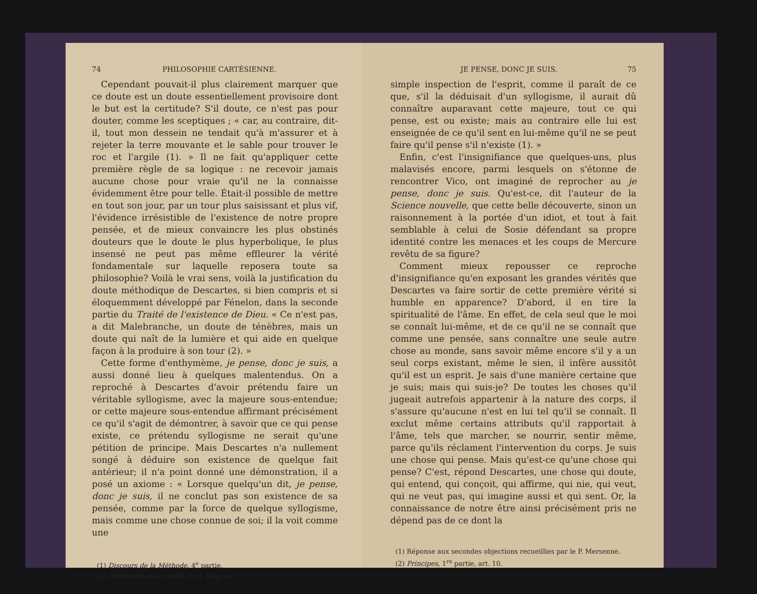74 PHILOSOPHIE CARTÉSIENNE.
Cependant pouvait-il plus clairement marquer que ce doute est un doute essentiellement provisoire dont le but est la certitude? S'il doute, ce n'est pas pour douter, comme les sceptiques ; « car, au contraire, dit-il, tout mon dessein ne tendait qu'à m'assurer et à rejeter la terre mouvante et le sable pour trouver le roc et l'argile (1). » Il ne fait qu'appliquer cette première règle de sa logique : ne recevoir jamais aucune chose pour vraie qu'il ne la connaisse évidemment être pour telle. Était-il possible de mettre en tout son jour, par un tour plus saisissant et plus vif, l'évidence irrésistible de l'existence de notre propre pensée, et de mieux convaincre les plus obstinés douteurs que le doute le plus hyperbolique, le plus insensé ne peut pas même effleurer la vérité fondamentale sur laquelle reposera toute sa philosophie? Voilà le vrai sens, voilà la justification du doute méthodique de Descartes, si bien compris et si éloquemment développé par Fénelon, dans la seconde partie du Traité de l'existence de Dieu. « Ce n'est pas, a dit Malebranche, un doute de ténèbres, mais un doute qui naît de la lumière et qui aide en quelque façon à la produire à son tour (2). »
Cette forme d'enthymème, je pense, donc je suis, a aussi donné lieu à quelques malentendus. On a reproché à Descartes d'avoir prétendu faire un véritable syllogisme, avec la majeure sous-entendue; or cette majeure sous-entendue affirmant précisément ce qu'il s'agit de démontrer, à savoir que ce qui pense existe, ce prétendu syllogisme ne serait qu'une pétition de principe. Mais Descartes n'a nullement songé à déduire son existence de quelque fait antérieur; il n'a point donné une démonstration, il a posé un axiome : « Lorsque quelqu'un dit, je pense, donc je suis, il ne conclut pas son existence de sa pensée, comme par la force de quelque syllogisme, mais comme une chose connue de soi; il la voit comme une
(1) Discours de la Méthode, 4<sup>e</sup> partie.
(2) Recherche de la vérité, liv. I, chap. xx.
JE PENSE, DONC JE SUIS. 75
simple inspection de l'esprit, comme il paraît de ce que, s'il la déduisait d'un syllogisme, il aurait dû connaître auparavant cette majeure, tout ce qui pense, est ou existe; mais au contraire elle lui est enseignée de ce qu'il sent en lui-même qu'il ne se peut faire qu'il pense s'il n'existe (1). »
Enfin, c'est l'insignifiance que quelques-uns, plus malavisés encore, parmi lesquels on s'étonne de rencontrer Vico, ont imaginé de reprocher au je pense, donc je suis. Qu'est-ce, dit l'auteur de la Science nouvelle, que cette belle découverte, sinon un raisonnement à la portée d'un idiot, et tout à fait semblable à celui de Sosie défendant sa propre identité contre les menaces et les coups de Mercure revêtu de sa figure?
Comment mieux repousser ce reproche d'insignifiance qu'en exposant les grandes vérités que Descartes va faire sortir de cette première vérité si humble en apparence? D'abord, il en tire la spiritualité de l'âme. En effet, de cela seul que le moi se connaît lui-même, et de ce qu'il ne se connaît que comme une pensée, sans connaître une seule autre chose au monde, sans savoir même encore s'il y a un seul corps existant, même le sien, il infère aussitôt qu'il est un esprit. Je sais d'une manière certaine que je suis; mais qui suis-je? De toutes les choses qu'il jugeait autrefois appartenir à la nature des corps, il s'assure qu'aucune n'est en lui tel qu'il se connaît. Il exclut même certains attributs qu'il rapportait à l'âme, tels que marcher, se nourrir, sentir même, parce qu'ils réclament l'intervention du corps. Je suis une chose qui pense. Mais qu'est-ce qu'une chose qui pense? C'est, répond Descartes, une chose qui doute, qui entend, qui conçoit, qui affirme, qui nie, qui veut, qui ne veut pas, qui imagine aussi et qui sent. Or, la connaissance de notre être ainsi précisément pris ne dépend pas de ce dont la
(1) Réponse aux secondes objections recueillies par le P. Mersenne.
(2) Principes, 1<sup>re</sup> partie, art. 10.